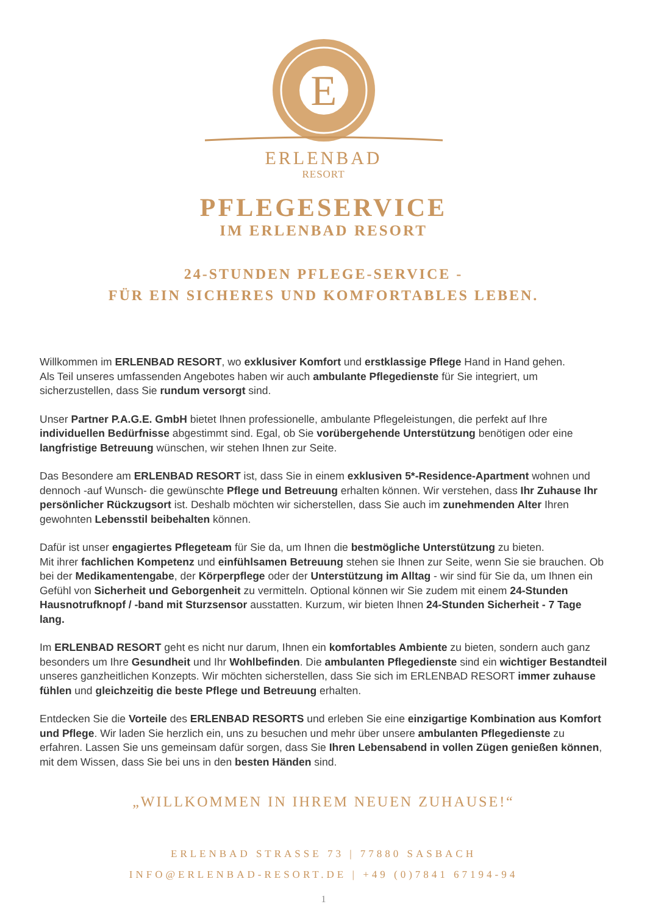E
ERLENBAD
RESORT
PFLEGESERVICE
IM ERLENBAD RESORT
24-STUNDEN PFLEGE-SERVICE -
FÜR EIN SICHERES UND KOMFORTABLES LEBEN.
Willkommen im ERLENBAD RESORT, wo exklusiver Komfort und erstklassige Pflege Hand in Hand gehen.
Als Teil unseres umfassenden Angebotes haben wir auch ambulante Pflegedienste für Sie integriert, um sicherzustellen, dass Sie rundum versorgt sind.
Unser Partner P.A.G.E. GmbH bietet Ihnen professionelle, ambulante Pflegeleistungen, die perfekt auf Ihre individuellen Bedürfnisse abgestimmt sind. Egal, ob Sie vorübergehende Unterstützung benötigen oder eine langfristige Betreuung wünschen, wir stehen Ihnen zur Seite.
Das Besondere am ERLENBAD RESORT ist, dass Sie in einem exklusiven 5*-Residence-Apartment wohnen und dennoch -auf Wunsch- die gewünschte Pflege und Betreuung erhalten können. Wir verstehen, dass Ihr Zuhause Ihr persönlicher Rückzugsort ist. Deshalb möchten wir sicherstellen, dass Sie auch im zunehmenden Alter Ihren gewohnten Lebensstil beibehalten können.
Dafür ist unser engagiertes Pflegeteam für Sie da, um Ihnen die bestmögliche Unterstützung zu bieten.
Mit ihrer fachlichen Kompetenz und einfühlsamen Betreuung stehen sie Ihnen zur Seite, wenn Sie sie brauchen. Ob bei der Medikamentengabe, der Körperpflege oder der Unterstützung im Alltag - wir sind für Sie da, um Ihnen ein Gefühl von Sicherheit und Geborgenheit zu vermitteln. Optional können wir Sie zudem mit einem 24-Stunden Hausnotrufknopf / -band mit Sturzsensor ausstatten. Kurzum, wir bieten Ihnen 24-Stunden Sicherheit - 7 Tage lang.
Im ERLENBAD RESORT geht es nicht nur darum, Ihnen ein komfortables Ambiente zu bieten, sondern auch ganz besonders um Ihre Gesundheit und Ihr Wohlbefinden. Die ambulanten Pflegedienste sind ein wichtiger Bestandteil unseres ganzheitlichen Konzepts. Wir möchten sicherstellen, dass Sie sich im ERLENBAD RESORT immer zuhause fühlen und gleichzeitig die beste Pflege und Betreuung erhalten.
Entdecken Sie die Vorteile des ERLENBAD RESORTS und erleben Sie eine einzigartige Kombination aus Komfort und Pflege. Wir laden Sie herzlich ein, uns zu besuchen und mehr über unsere ambulanten Pflegedienste zu erfahren. Lassen Sie uns gemeinsam dafür sorgen, dass Sie Ihren Lebensabend in vollen Zügen genießen können, mit dem Wissen, dass Sie bei uns in den besten Händen sind.
„WILLKOMMEN IN IHREM NEUEN ZUHAUSE!“
ERLENBAD STRASSE 73 | 77880 SASBACH
INFO@ERLENBAD-RESORT.DE | +49 (0)7841 67194-94
1